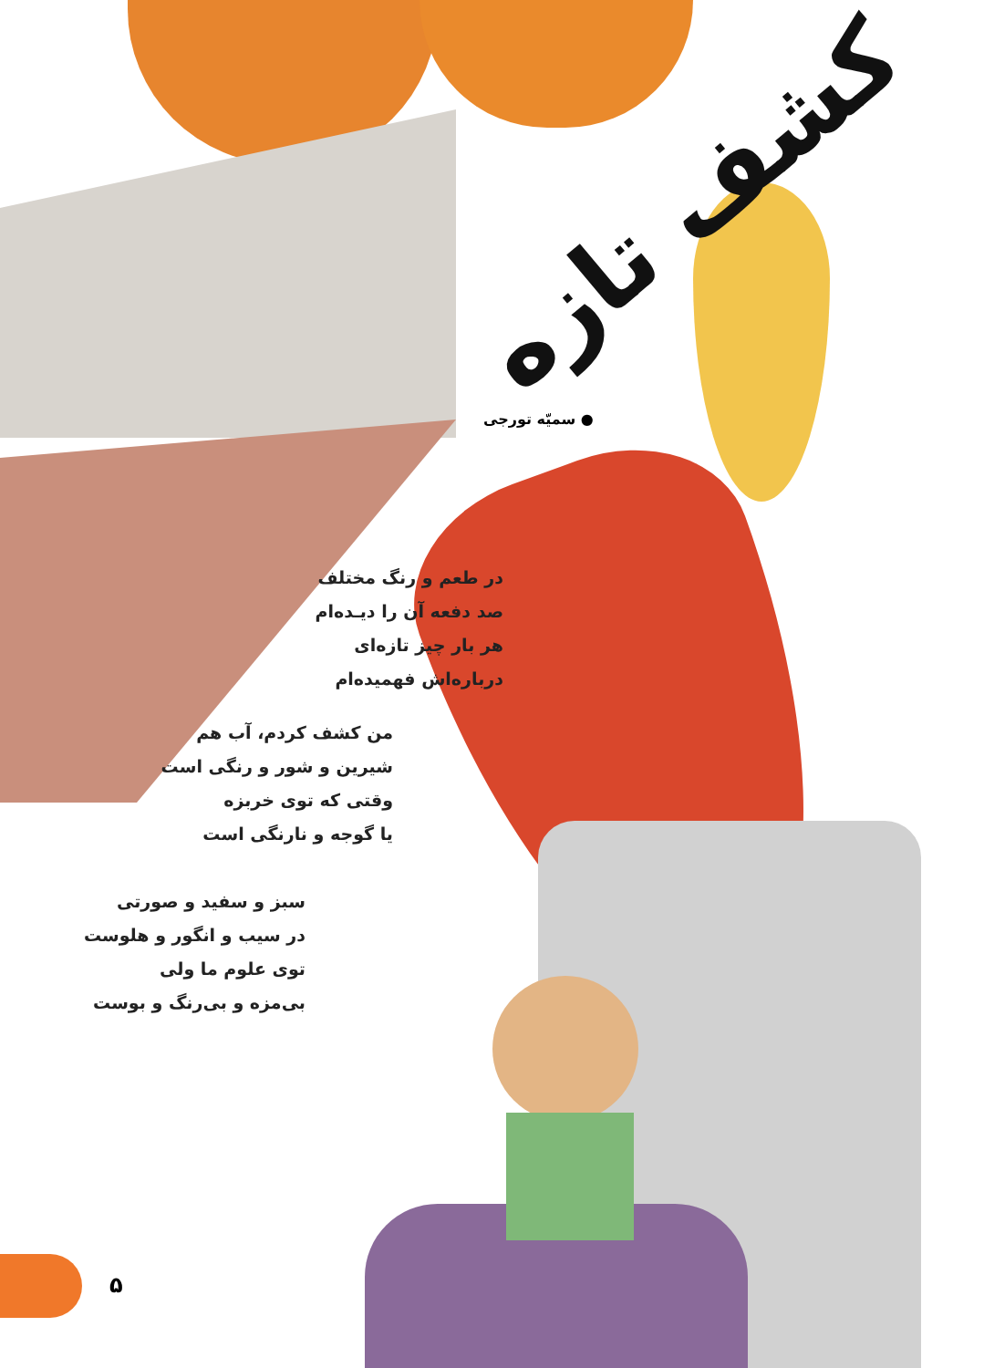کشف تازه
● سمیّه تورجی
در طعم و رنگ مختلف
صد دفعه آن را دیـده‌ام
هر بار چیز تازه‌ای
درباره‌اش فهمیده‌ام
من کشف کردم، آب هم
شیرین و شور و رنگی است
وقتی که توی خربزه
یا گوجه و نارنگی است
سبز و سفید و صورتی
در سیب و انگور و هلوست
توی علوم ما ولی
بی‌مزه و بی‌رنگ و بوست
۵